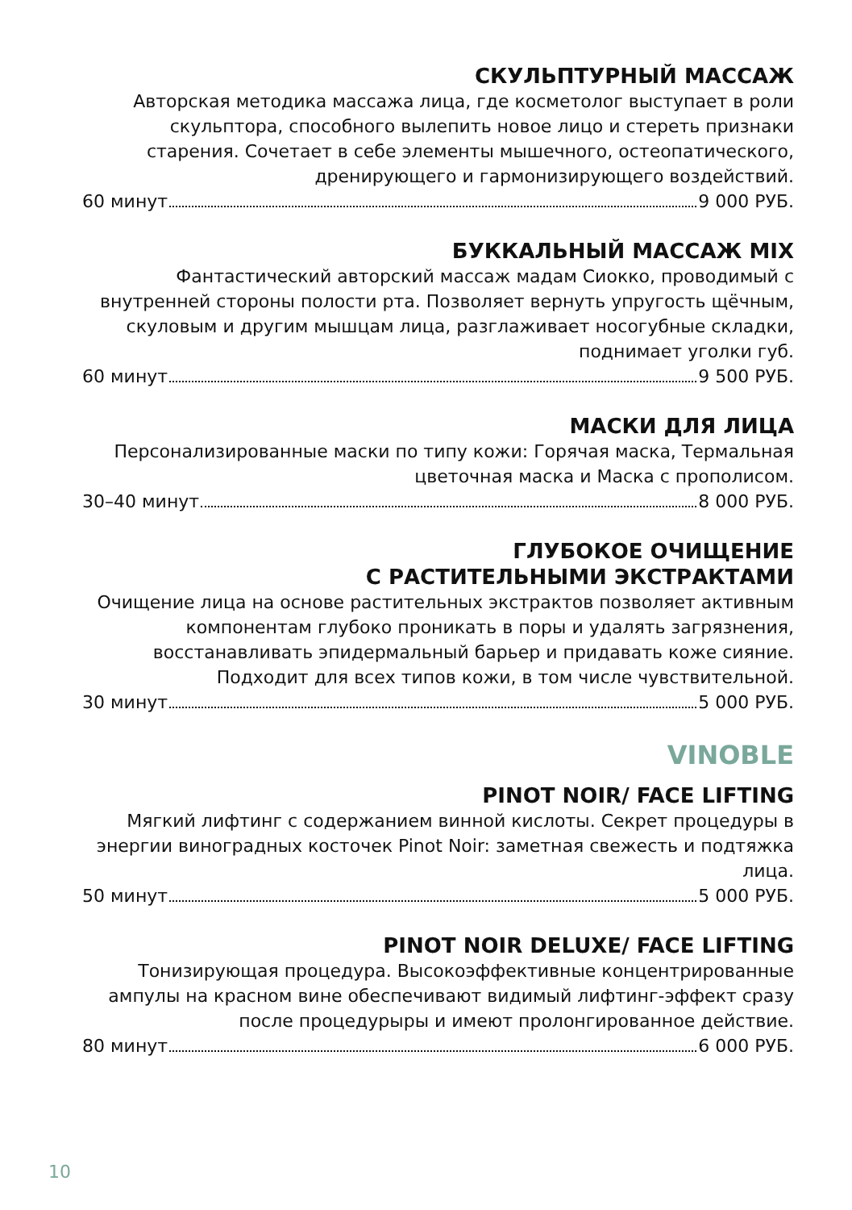СКУЛЬПТУРНЫЙ МАССАЖ
Авторская методика массажа лица, где косметолог выступает в роли скульптора, способного вылепить новое лицо и стереть признаки старения. Сочетает в себе элементы мышечного, остеопатического, дренирующего и гармонизирующего воздействий.
60 минут 9 000 РУБ.
БУККАЛЬНЫЙ МАССАЖ MIX
Фантастический авторский массаж мадам Сиокко, проводимый с внутренней стороны полости рта. Позволяет вернуть упругость щёчным, скуловым и другим мышцам лица, разглаживает носогубные складки, поднимает уголки губ.
60 минут 9 500 РУБ.
МАСКИ ДЛЯ ЛИЦА
Персонализированные маски по типу кожи: Горячая маска, Термальная цветочная маска и Маска с прополисом.
30–40 минут 8 000 РУБ.
ГЛУБОКОЕ ОЧИЩЕНИЕ
С РАСТИТЕЛЬНЫМИ ЭКСТРАКТАМИ
Очищение лица на основе растительных экстрактов позволяет активным компонентам глубоко проникать в поры и удалять загрязнения, восстанавливать эпидермальный барьер и придавать коже сияние. Подходит для всех типов кожи, в том числе чувствительной.
30 минут 5 000 РУБ.
VINOBLE
PINOT NOIR/ FACE LIFTING
Мягкий лифтинг с содержанием винной кислоты. Секрет процедуры в энергии виноградных косточек Pinot Noir: заметная свежесть и подтяжка лица.
50 минут 5 000 РУБ.
PINOT NOIR DELUXE/ FACE LIFTING
Тонизирующая процедура. Высокоэффективные концентрированные ампулы на красном вине обеспечивают видимый лифтинг-эффект сразу после процедурыры и имеют пролонгированное действие.
80 минут 6 000 РУБ.
10